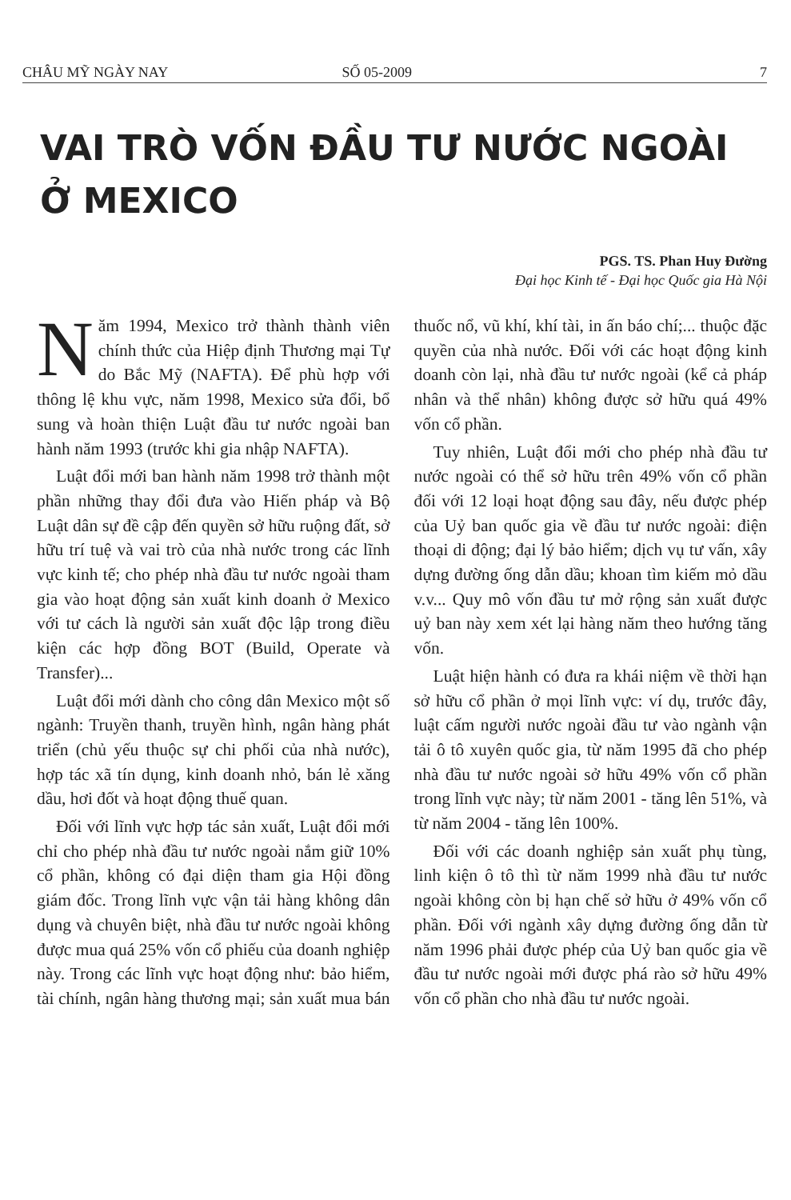CHÂU MỸ NGÀY NAY SỐ 05-2009 7
VAI TRÒ VỐN ĐẦU TƯ NƯỚC NGOÀI
Ở MEXICO
PGS. TS. Phan Huy Đường
Đại học Kinh tế - Đại học Quốc gia Hà Nội
Năm 1994, Mexico trở thành thành viên chính thức của Hiệp định Thương mại Tự do Bắc Mỹ (NAFTA). Để phù hợp với thông lệ khu vực, năm 1998, Mexico sửa đổi, bổ sung và hoàn thiện Luật đầu tư nước ngoài ban hành năm 1993 (trước khi gia nhập NAFTA).
Luật đổi mới ban hành năm 1998 trở thành một phần những thay đổi đưa vào Hiến pháp và Bộ Luật dân sự đề cập đến quyền sở hữu ruộng đất, sở hữu trí tuệ và vai trò của nhà nước trong các lĩnh vực kinh tế; cho phép nhà đầu tư nước ngoài tham gia vào hoạt động sản xuất kinh doanh ở Mexico với tư cách là người sản xuất độc lập trong điều kiện các hợp đồng BOT (Build, Operate và Transfer)...
Luật đổi mới dành cho công dân Mexico một số ngành: Truyền thanh, truyền hình, ngân hàng phát triển (chủ yếu thuộc sự chi phối của nhà nước), hợp tác xã tín dụng, kinh doanh nhỏ, bán lẻ xăng dầu, hơi đốt và hoạt động thuế quan.
Đối với lĩnh vực hợp tác sản xuất, Luật đổi mới chỉ cho phép nhà đầu tư nước ngoài nắm giữ 10% cổ phần, không có đại diện tham gia Hội đồng giám đốc. Trong lĩnh vực vận tải hàng không dân dụng và chuyên biệt, nhà đầu tư nước ngoài không được mua quá 25% vốn cổ phiếu của doanh nghiệp này. Trong các lĩnh vực hoạt động như: bảo hiểm, tài chính, ngân hàng thương mại; sản xuất mua bán thuốc nổ, vũ khí, khí tài, in ấn báo chí;... thuộc đặc quyền của nhà nước. Đối với các hoạt động kinh doanh còn lại, nhà đầu tư nước ngoài (kể cả pháp nhân và thể nhân) không được sở hữu quá 49% vốn cổ phần.
Tuy nhiên, Luật đổi mới cho phép nhà đầu tư nước ngoài có thể sở hữu trên 49% vốn cổ phần đối với 12 loại hoạt động sau đây, nếu được phép của Uỷ ban quốc gia về đầu tư nước ngoài: điện thoại di động; đại lý bảo hiểm; dịch vụ tư vấn, xây dựng đường ống dẫn dầu; khoan tìm kiếm mỏ dầu v.v... Quy mô vốn đầu tư mở rộng sản xuất được uỷ ban này xem xét lại hàng năm theo hướng tăng vốn.
Luật hiện hành có đưa ra khái niệm về thời hạn sở hữu cổ phần ở mọi lĩnh vực: ví dụ, trước đây, luật cấm người nước ngoài đầu tư vào ngành vận tải ô tô xuyên quốc gia, từ năm 1995 đã cho phép nhà đầu tư nước ngoài sở hữu 49% vốn cổ phần trong lĩnh vực này; từ năm 2001 - tăng lên 51%, và từ năm 2004 - tăng lên 100%.
Đối với các doanh nghiệp sản xuất phụ tùng, linh kiện ô tô thì từ năm 1999 nhà đầu tư nước ngoài không còn bị hạn chế sở hữu ở 49% vốn cổ phần. Đối với ngành xây dựng đường ống dẫn từ năm 1996 phải được phép của Uỷ ban quốc gia về đầu tư nước ngoài mới được phá rào sở hữu 49% vốn cổ phần cho nhà đầu tư nước ngoài.